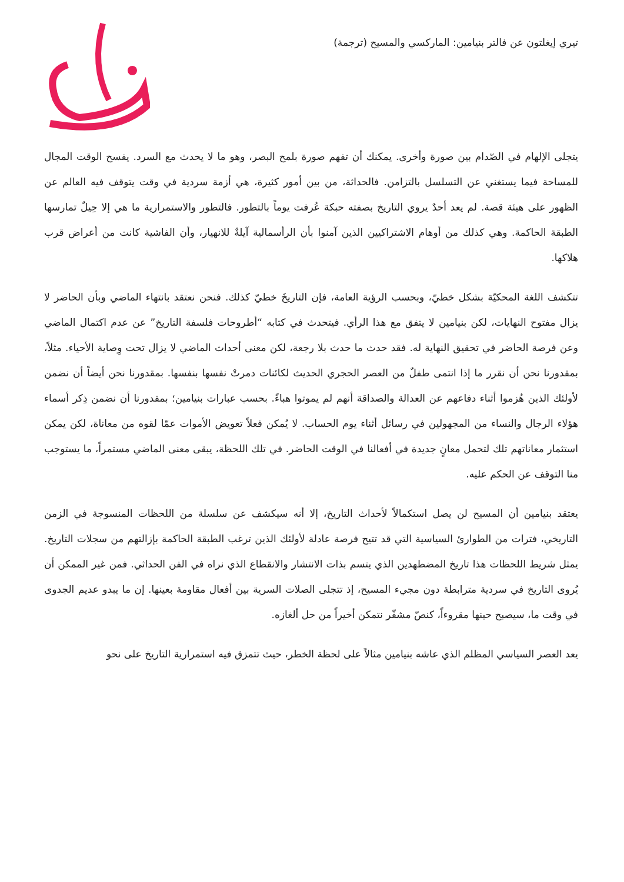تيري إيغلتون عن فالتر بنيامين: الماركسي والمسيح (ترجمة)
يتجلى الإلهام في الصّدام بين صورة وأخرى. يمكنك أن تفهم صورة بلمح البصر، وهو ما لا يحدث مع السرد. يفسح الوقت المجال للمساحة فيما يستغني عن التسلسل بالتزامن. فالحداثة، من بين أمور كثيرة، هي أزمة سردية في وقت يتوقف فيه العالم عن الظهور على هيئة قصة. لم يعد أحدٌ يروي التاريخ بصفته حبكة عُرفت يوماً بالتطور. فالتطور والاستمرارية ما هي إلا حِيلٌ تمارسها الطبقة الحاكمة. وهي كذلك من أوهام الاشتراكيين الذين آمنوا بأن الرأسمالية آيلةٌ للانهيار، وأن الفاشية كانت من أعراض قرب هلاكها.
تتكشف اللغة المحكيّة بشكل خطيّ، وبحسب الرؤية العامة، فإن التاريخَ خطيّ كذلك. فنحن نعتقد بانتهاء الماضي وبأن الحاضر لا يزال مفتوح النهايات، لكن بنيامين لا يتفق مع هذا الرأي. فيتحدث في كتابه “أطروحات فلسفة التاريخ” عن عدم اكتمال الماضي وعن فرصة الحاضر في تحقيق النهاية له. فقد حدث ما حدث بلا رجعة، لكن معنى أحداث الماضي لا يزال تحت وِصاية الأحياء. مثلاً، بمقدورنا نحن أن نقرر ما إذا انتمى طفلٌ من العصر الحجري الحديث لكائنات دمرتْ نفسها بنفسها. بمقدورنا نحن أيضاً أن نضمن لأولئك الذين هُزموا أثناء دفاعهم عن العدالة والصداقة أنهم لم يموتوا هباءً. بحسب عبارات بنيامين؛ بمقدورنا أن نضمن ذِكر أسماء هؤلاء الرجال والنساء من المجهولين في رسائل أثناء يوم الحساب. لا يُمكن فعلاً تعويض الأموات عمّا لقوه من معاناة، لكن يمكن استثمار معاناتهم تلك لتحمل معانٍ جديدة في أفعالنا في الوقت الحاضر. في تلك اللحظة، يبقى معنى الماضي مستمراً، ما يستوجب منا التوقف عن الحكم عليه.
يعتقد بنيامين أن المسيح لن يصل استكمالاً لأحداث التاريخ، إلا أنه سيكشف عن سلسلة من اللحظات المنسوجة في الزمن التاريخي، فترات من الطوارئ السياسية التي قد تتيح فرصة عادلة لأولئك الذين ترغب الطبقة الحاكمة بإزالتهم من سجلات التاريخ. يمثل شريط اللحظات هذا تاريخ المضطهدين الذي يتسم بذات الانتشار والانقطاع الذي نراه في الفن الحداثي. فمن غير الممكن أن يُروى التاريخ في سردية مترابطة دون مجيء المسيح، إذ تتجلى الصلات السرية بين أفعال مقاومة بعينها. إن ما يبدو عديم الجدوى في وقت ما، سيصبح حينها مقروءاً، كنصّ مشفّر نتمكن أخيراً من حل ألغازه.
يعد العصر السياسي المظلم الذي عاشه بنيامين مثالاً على لحظة الخطر، حيث تتمزق فيه استمرارية التاريخ على نحو